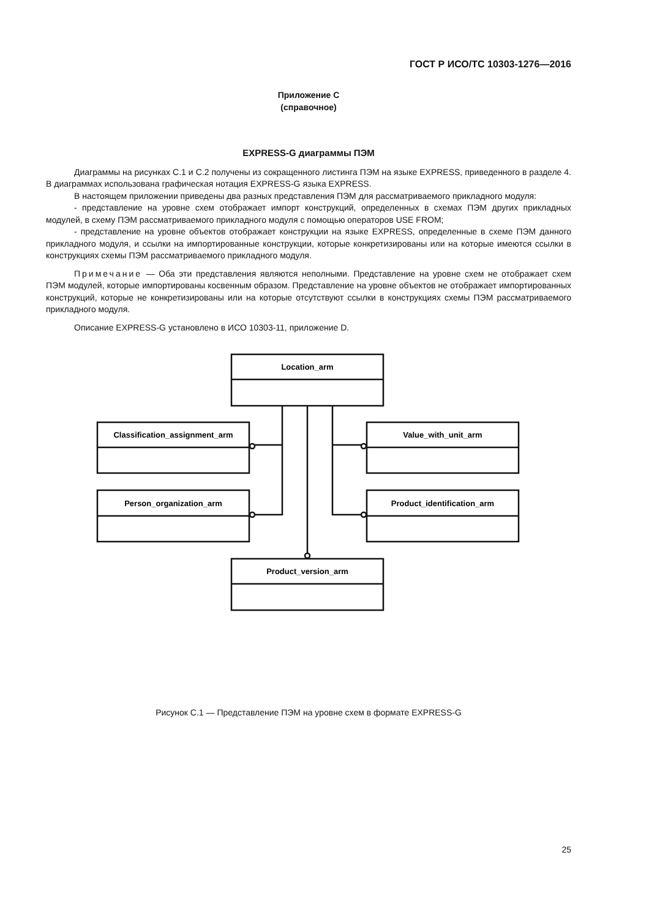ГОСТ Р ИСО/ТС 10303-1276—2016
Приложение С
(справочное)
EXPRESS-G диаграммы ПЭМ
Диаграммы на рисунках С.1 и С.2 получены из сокращенного листинга ПЭМ на языке EXPRESS, приведенного в разделе 4. В диаграммах использована графическая нотация EXPRESS-G языка EXPRESS.
В настоящем приложении приведены два разных представления ПЭМ для рассматриваемого прикладного модуля:
- представление на уровне схем отображает импорт конструкций, определенных в схемах ПЭМ других прикладных модулей, в схему ПЭМ рассматриваемого прикладного модуля с помощью операторов USE FROM;
- представление на уровне объектов отображает конструкции на языке EXPRESS, определенные в схеме ПЭМ данного прикладного модуля, и ссылки на импортированные конструкции, которые конкретизированы или на которые имеются ссылки в конструкциях схемы ПЭМ рассматриваемого прикладного модуля.
Примечание — Оба эти представления являются неполными. Представление на уровне схем не отображает схем ПЭМ модулей, которые импортированы косвенным образом. Представление на уровне объектов не отображает импортированных конструкций, которые не конкретизированы или на которые отсутствуют ссылки в конструкциях схемы ПЭМ рассматриваемого прикладного модуля.
Описание EXPRESS-G установлено в ИСО 10303-11, приложение D.
Location_arm
Classification_assignment_arm
Value_with_unit_arm
Person_organization_arm
Product_identification_arm
Product_version_arm
Рисунок С.1 — Представление ПЭМ на уровне схем в формате EXPRESS-G
25